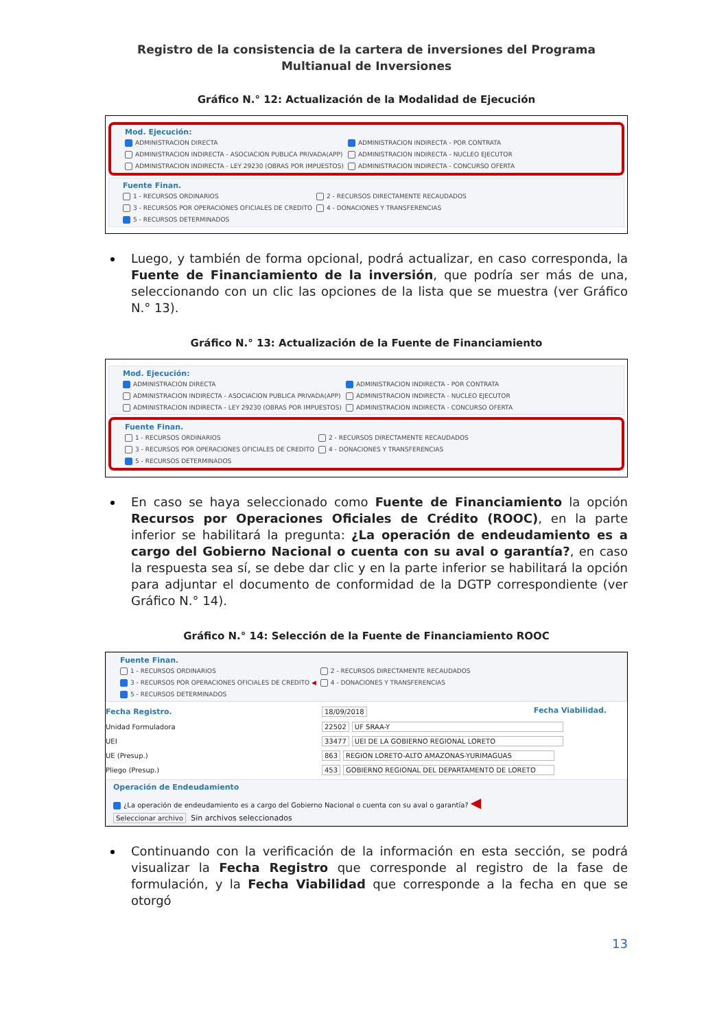Registro de la consistencia de la cartera de inversiones del Programa Multianual de Inversiones
Gráfico N.° 12: Actualización de la Modalidad de Ejecución
Mod. Ejecución:
ADMINISTRACION DIRECTA ADMINISTRACION INDIRECTA - POR CONTRATA ADMINISTRACION INDIRECTA - ASOCIACION PUBLICA PRIVADA(APP) ADMINISTRACION INDIRECTA - NUCLEO EJECUTOR ADMINISTRACION INDIRECTA - LEY 29230 (OBRAS POR IMPUESTOS) ADMINISTRACION INDIRECTA - CONCURSO OFERTA
Fuente Finan.
1 - RECURSOS ORDINARIOS 2 - RECURSOS DIRECTAMENTE RECAUDADOS 3 - RECURSOS POR OPERACIONES OFICIALES DE CREDITO 4 - DONACIONES Y TRANSFERENCIAS 5 - RECURSOS DETERMINADOS
Luego, y también de forma opcional, podrá actualizar, en caso corresponda, la Fuente de Financiamiento de la inversión, que podría ser más de una, seleccionando con un clic las opciones de la lista que se muestra (ver Gráfico N.° 13).
Gráfico N.° 13: Actualización de la Fuente de Financiamiento
Mod. Ejecución:
ADMINISTRACION DIRECTA ADMINISTRACION INDIRECTA - POR CONTRATA ADMINISTRACION INDIRECTA - ASOCIACION PUBLICA PRIVADA(APP) ADMINISTRACION INDIRECTA - NUCLEO EJECUTOR ADMINISTRACION INDIRECTA - LEY 29230 (OBRAS POR IMPUESTOS) ADMINISTRACION INDIRECTA - CONCURSO OFERTA
Fuente Finan.
1 - RECURSOS ORDINARIOS 2 - RECURSOS DIRECTAMENTE RECAUDADOS 3 - RECURSOS POR OPERACIONES OFICIALES DE CREDITO 4 - DONACIONES Y TRANSFERENCIAS 5 - RECURSOS DETERMINADOS
En caso se haya seleccionado como Fuente de Financiamiento la opción Recursos por Operaciones Oficiales de Crédito (ROOC), en la parte inferior se habilitará la pregunta: ¿La operación de endeudamiento es a cargo del Gobierno Nacional o cuenta con su aval o garantía?, en caso la respuesta sea sí, se debe dar clic y en la parte inferior se habilitará la opción para adjuntar el documento de conformidad de la DGTP correspondiente (ver Gráfico N.° 14).
Gráfico N.° 14: Selección de la Fuente de Financiamiento ROOC
Fuente Finan.
1 - RECURSOS ORDINARIOS 2 - RECURSOS DIRECTAMENTE RECAUDADOS 3 - RECURSOS POR OPERACIONES OFICIALES DE CREDITO ◀ 4 - DONACIONES Y TRANSFERENCIAS 5 - RECURSOS DETERMINADOS
Fecha Registro. 18/09/2018 Fecha Viabilidad.
Unidad Formuladora 22502 UF SRAA-Y
UEI 33477 UEI DE LA GOBIERNO REGIONAL LORETO
UE (Presup.) 863 REGION LORETO-ALTO AMAZONAS-YURIMAGUAS
Pliego (Presup.) 453 GOBIERNO REGIONAL DEL DEPARTAMENTO DE LORETO
Operación de Endeudamiento
¿La operación de endeudamiento es a cargo del Gobierno Nacional o cuenta con su aval o garantía? ◀
Seleccionar archivo Sin archivos seleccionados
Continuando con la verificación de la información en esta sección, se podrá visualizar la Fecha Registro que corresponde al registro de la fase de formulación, y la Fecha Viabilidad que corresponde a la fecha en que se otorgó
13